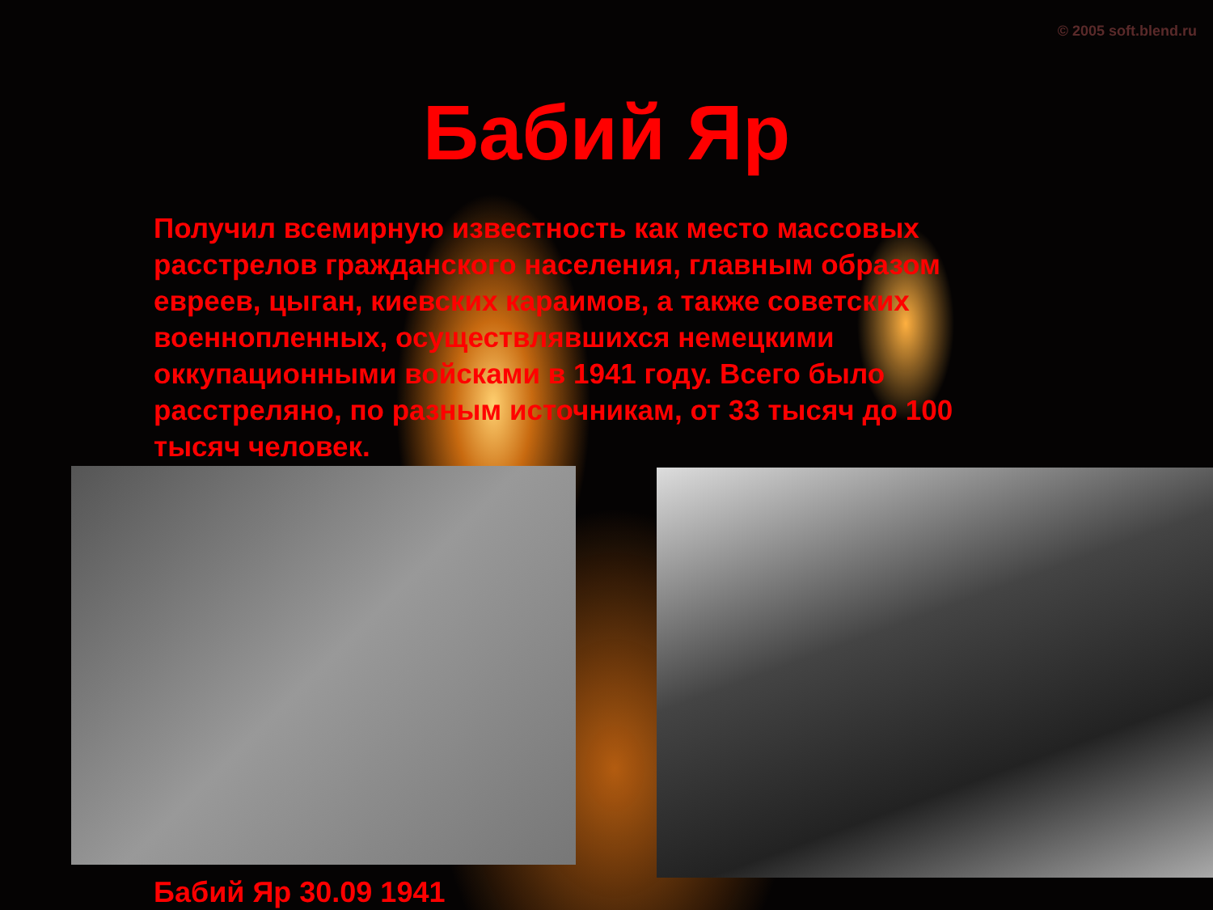© 2005 soft.blend.ru
Бабий Яр
Получил всемирную известность как место массовых расстрелов гражданского населения, главным образом евреев, цыган, киевских караимов, а также советских военнопленных, осуществлявшихся немецкими оккупационными войсками в 1941 году. Всего было расстреляно, по разным источникам, от 33 тысяч до 100 тысяч человек.
Бабий Яр 30.09 1941